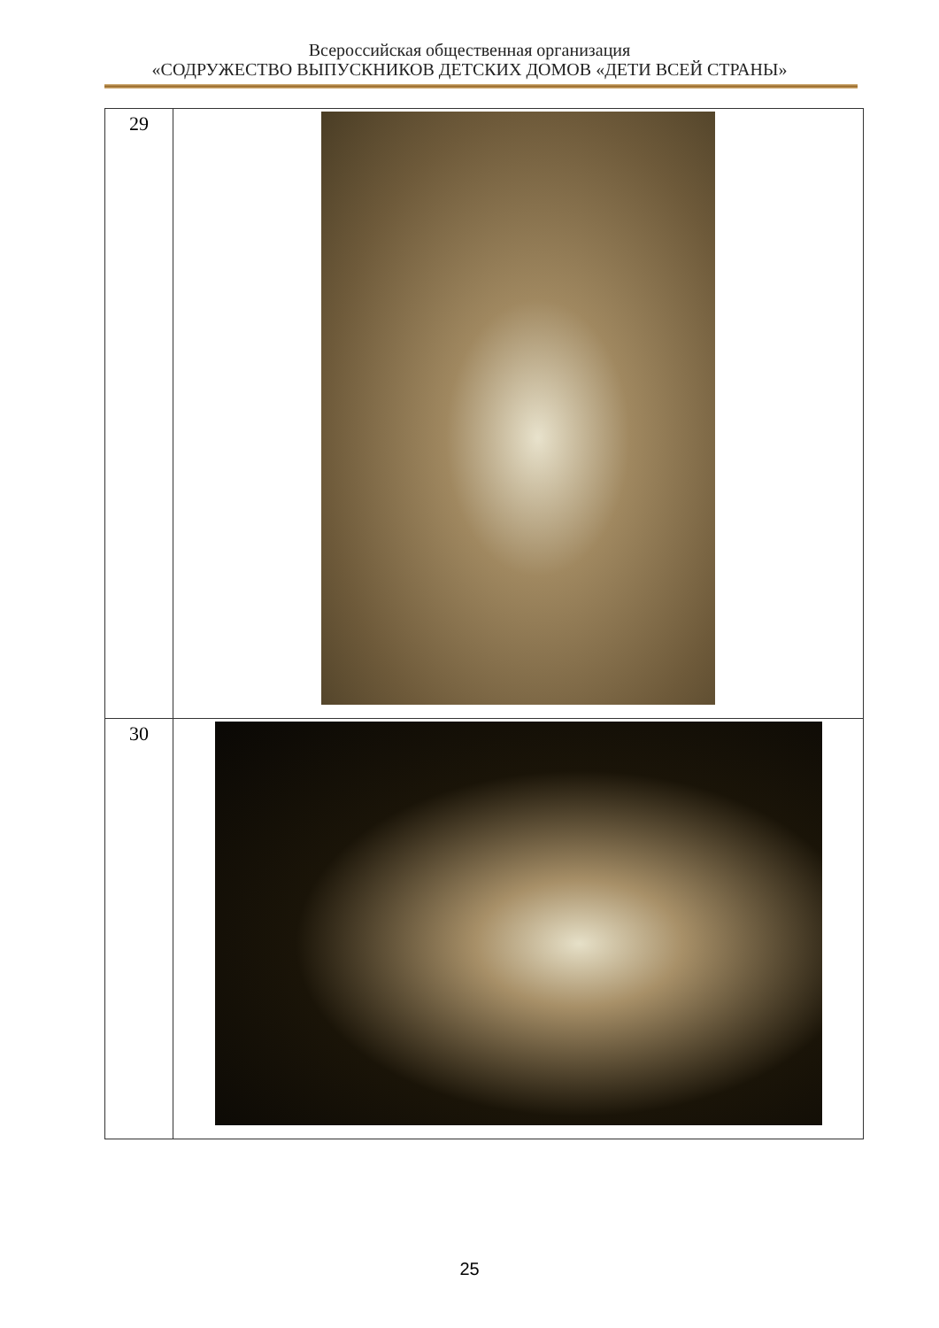Всероссийская общественная организация
«СОДРУЖЕСТВО ВЫПУСКНИКОВ ДЕТСКИХ ДОМОВ «ДЕТИ ВСЕЙ СТРАНЫ»
| 29 | |
| 30 | |
25